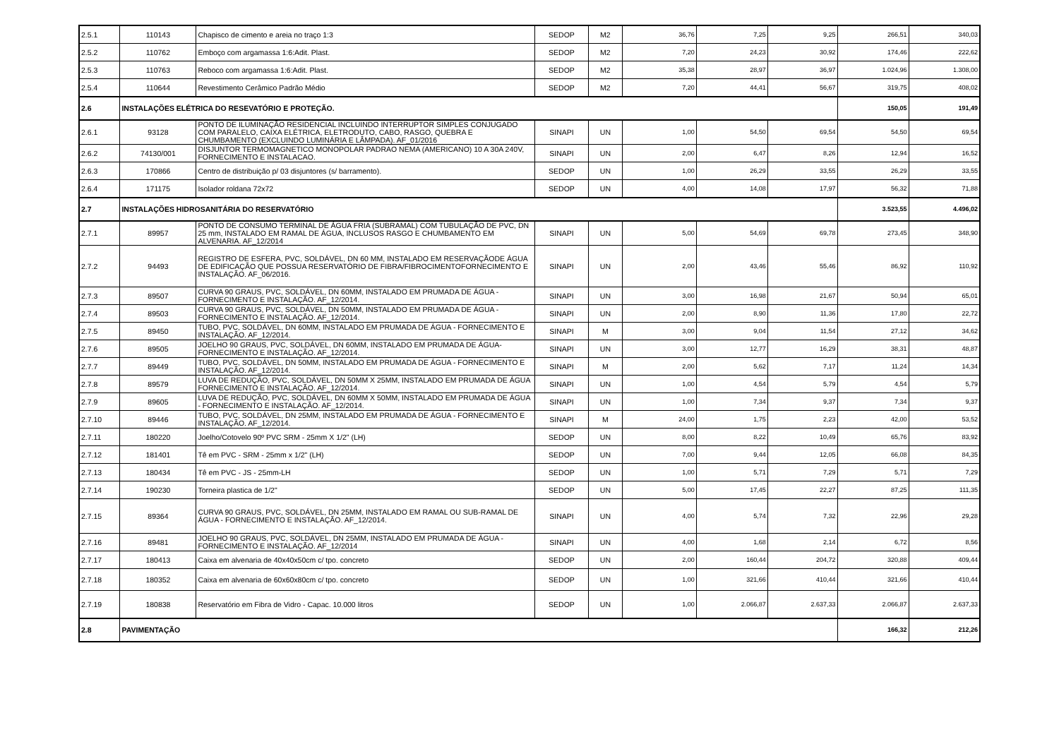| 2.5.1 | 110143 | Chapisco de cimento e areia no traço 1:3 | SEDOP | M2 | 36,76 | 7,25 | 9,25 | 266,51 | 340,03 |
| 2.5.2 | 110762 | Emboço com argamassa 1:6:Adit. Plast. | SEDOP | M2 | 7,20 | 24,23 | 30,92 | 174,46 | 222,62 |
| 2.5.3 | 110763 | Reboco com argamassa 1:6:Adit. Plast. | SEDOP | M2 | 35,38 | 28,97 | 36,97 | 1.024,96 | 1.308,00 |
| 2.5.4 | 110644 | Revestimento Cerâmico Padrão Médio | SEDOP | M2 | 7,20 | 44,41 | 56,67 | 319,75 | 408,02 |
| 2.6 | INSTALAÇÕES ELÉTRICA DO RESEVATÓRIO E PROTEÇÃO. | | | | | | | 150,05 | 191,49 |
| 2.6.1 | 93128 | PONTO DE ILUMINAÇÃO RESIDENCIAL INCLUINDO INTERRUPTOR SIMPLES CONJUGADO COM PARALELO, CAIXA ELÉTRICA, ELETRODUTO, CABO, RASGO, QUEBRA E CHUMBAMENTO (EXCLUINDO LUMINÁRIA E LÂMPADA). AF_01/2016 | SINAPI | UN | 1,00 | 54,50 | 69,54 | 54,50 | 69,54 |
| 2.6.2 | 74130/001 | DISJUNTOR TERMOMAGNETICO MONOPOLAR PADRAO NEMA (AMERICANO) 10 A 30A 240V, FORNECIMENTO E INSTALACAO. | SINAPI | UN | 2,00 | 6,47 | 8,26 | 12,94 | 16,52 |
| 2.6.3 | 170866 | Centro de distribuição p/ 03 disjuntores (s/ barramento). | SEDOP | UN | 1,00 | 26,29 | 33,55 | 26,29 | 33,55 |
| 2.6.4 | 171175 | Isolador roldana 72x72 | SEDOP | UN | 4,00 | 14,08 | 17,97 | 56,32 | 71,88 |
| 2.7 | INSTALAÇÕES HIDROSANITÁRIA DO RESERVATÓRIO | | | | | | | 3.523,55 | 4.496,02 |
| 2.7.1 | 89957 | PONTO DE CONSUMO TERMINAL DE ÁGUA FRIA (SUBRAMAL) COM TUBULAÇÃO DE PVC, DN 25 mm, INSTALADO EM RAMAL DE ÁGUA, INCLUSOS RASGO E CHUMBAMENTO EM ALVENARIA. AF_12/2014 | SINAPI | UN | 5,00 | 54,69 | 69,78 | 273,45 | 348,90 |
| 2.7.2 | 94493 | REGISTRO DE ESFERA, PVC, SOLDÁVEL, DN 60 MM, INSTALADO EM RESERVAÇÃODE ÁGUA DE EDIFICAÇÃO QUE POSSUA RESERVATÓRIO DE FIBRA/FIBROCIMENTOFORNECIMENTO E INSTALAÇÃO. AF_06/2016. | SINAPI | UN | 2,00 | 43,46 | 55,46 | 86,92 | 110,92 |
| 2.7.3 | 89507 | CURVA 90 GRAUS, PVC, SOLDÁVEL, DN 60MM, INSTALADO EM PRUMADA DE ÁGUA - FORNECIMENTO E INSTALAÇÃO. AF_12/2014. | SINAPI | UN | 3,00 | 16,98 | 21,67 | 50,94 | 65,01 |
| 2.7.4 | 89503 | CURVA 90 GRAUS, PVC, SOLDÁVEL, DN 50MM, INSTALADO EM PRUMADA DE ÁGUA - FORNECIMENTO E INSTALAÇÃO. AF_12/2014. | SINAPI | UN | 2,00 | 8,90 | 11,36 | 17,80 | 22,72 |
| 2.7.5 | 89450 | TUBO, PVC, SOLDÁVEL, DN 60MM, INSTALADO EM PRUMADA DE ÁGUA - FORNECIMENTO E INSTALAÇÃO. AF_12/2014. | SINAPI | M | 3,00 | 9,04 | 11,54 | 27,12 | 34,62 |
| 2.7.6 | 89505 | JOELHO 90 GRAUS, PVC, SOLDÁVEL, DN 60MM, INSTALADO EM PRUMADA DE ÁGUA- FORNECIMENTO E INSTALAÇÃO. AF_12/2014. | SINAPI | UN | 3,00 | 12,77 | 16,29 | 38,31 | 48,87 |
| 2.7.7 | 89449 | TUBO, PVC, SOLDÁVEL, DN 50MM, INSTALADO EM PRUMADA DE ÁGUA - FORNECIMENTO E INSTALAÇÃO. AF_12/2014. | SINAPI | M | 2,00 | 5,62 | 7,17 | 11,24 | 14,34 |
| 2.7.8 | 89579 | LUVA DE REDUÇÃO, PVC, SOLDÁVEL, DN 50MM X 25MM, INSTALADO EM PRUMADA DE ÁGUA FORNECIMENTO E INSTALAÇÃO. AF_12/2014. | SINAPI | UN | 1,00 | 4,54 | 5,79 | 4,54 | 5,79 |
| 2.7.9 | 89605 | LUVA DE REDUÇÃO, PVC, SOLDÁVEL, DN 60MM X 50MM, INSTALADO EM PRUMADA DE ÁGUA - FORNECIMENTO E INSTALAÇÃO. AF_12/2014. | SINAPI | UN | 1,00 | 7,34 | 9,37 | 7,34 | 9,37 |
| 2.7.10 | 89446 | TUBO, PVC, SOLDÁVEL, DN 25MM, INSTALADO EM PRUMADA DE ÁGUA - FORNECIMENTO E INSTALAÇÃO. AF_12/2014. | SINAPI | M | 24,00 | 1,75 | 2,23 | 42,00 | 53,52 |
| 2.7.11 | 180220 | Joelho/Cotovelo 90º PVC SRM - 25mm X 1/2" (LH) | SEDOP | UN | 8,00 | 8,22 | 10,49 | 65,76 | 83,92 |
| 2.7.12 | 181401 | Tê em PVC - SRM - 25mm x 1/2" (LH) | SEDOP | UN | 7,00 | 9,44 | 12,05 | 66,08 | 84,35 |
| 2.7.13 | 180434 | Tê em PVC - JS - 25mm-LH | SEDOP | UN | 1,00 | 5,71 | 7,29 | 5,71 | 7,29 |
| 2.7.14 | 190230 | Torneira plastica de 1/2" | SEDOP | UN | 5,00 | 17,45 | 22,27 | 87,25 | 111,35 |
| 2.7.15 | 89364 | CURVA 90 GRAUS, PVC, SOLDÁVEL, DN 25MM, INSTALADO EM RAMAL OU SUB-RAMAL DE ÁGUA - FORNECIMENTO E INSTALAÇÃO. AF_12/2014. | SINAPI | UN | 4,00 | 5,74 | 7,32 | 22,96 | 29,28 |
| 2.7.16 | 89481 | JOELHO 90 GRAUS, PVC, SOLDÁVEL, DN 25MM, INSTALADO EM PRUMADA DE ÁGUA - FORNECIMENTO E INSTALAÇÃO. AF_12/2014 | SINAPI | UN | 4,00 | 1,68 | 2,14 | 6,72 | 8,56 |
| 2.7.17 | 180413 | Caixa em alvenaria de 40x40x50cm c/ tpo. concreto | SEDOP | UN | 2,00 | 160,44 | 204,72 | 320,88 | 409,44 |
| 2.7.18 | 180352 | Caixa em alvenaria de 60x60x80cm c/ tpo. concreto | SEDOP | UN | 1,00 | 321,66 | 410,44 | 321,66 | 410,44 |
| 2.7.19 | 180838 | Reservatório em Fibra de Vidro - Capac. 10.000 litros | SEDOP | UN | 1,00 | 2.066,87 | 2.637,33 | 2.066,87 | 2.637,33 |
| 2.8 | PAVIMENTAÇÃO | | | | | | | 166,32 | 212,26 |